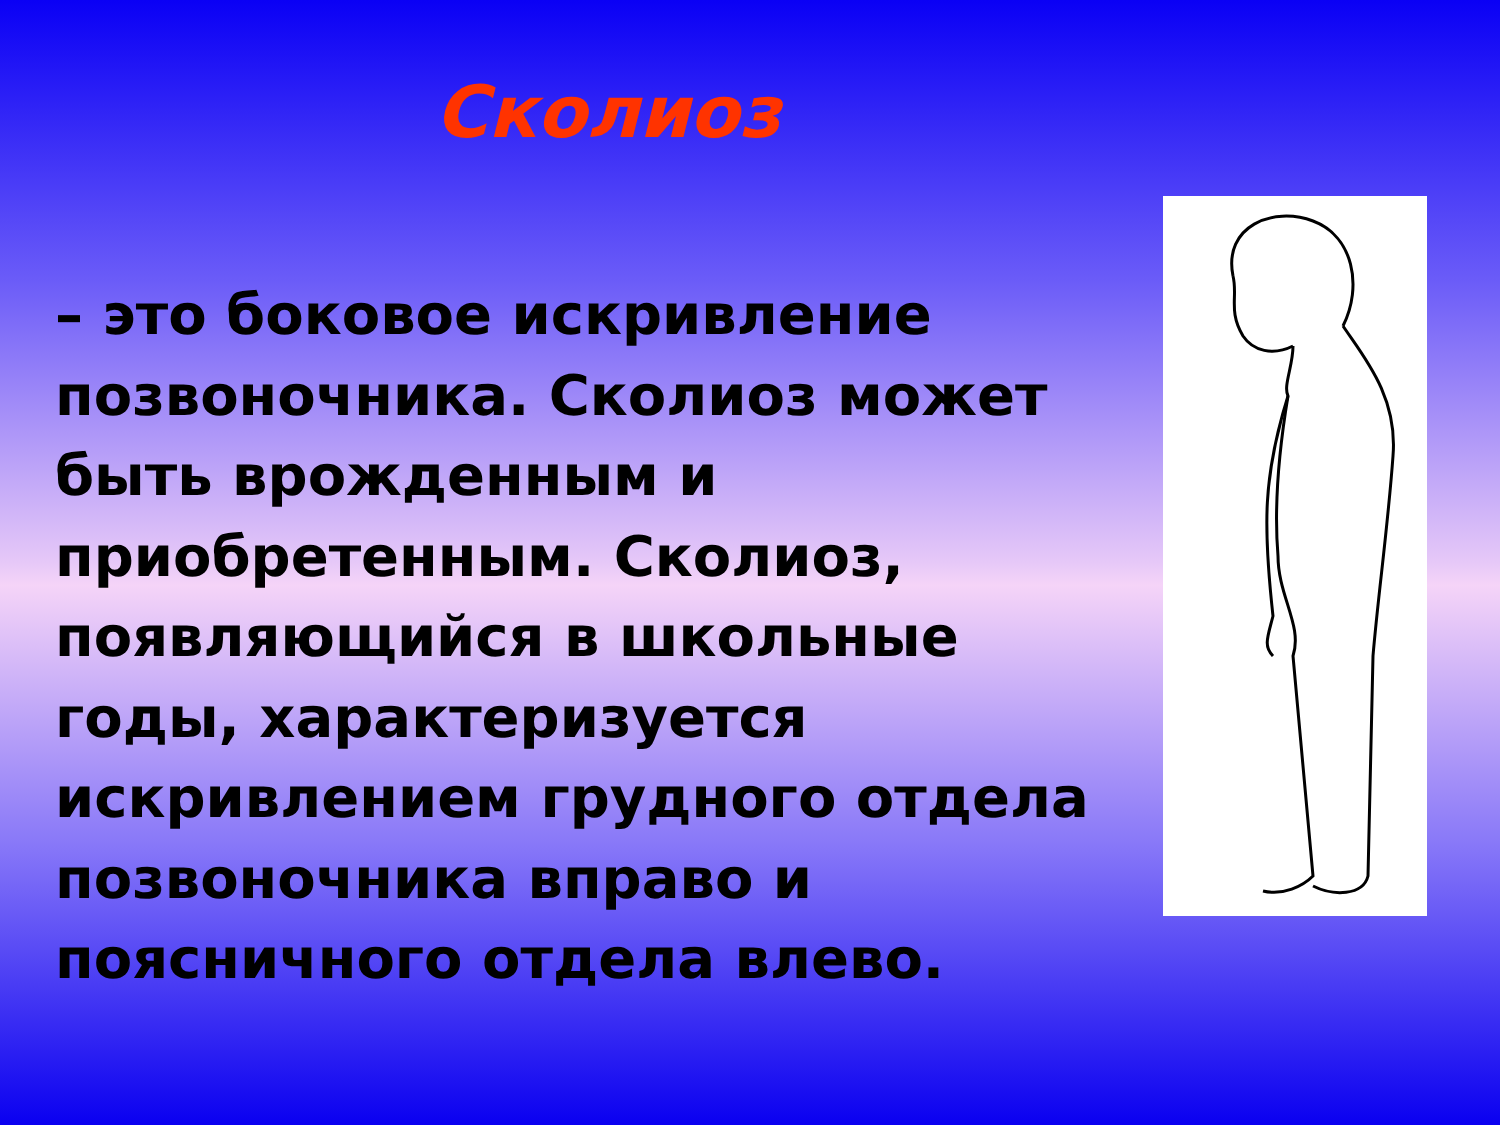Сколиоз
– это боковое искривление позвоночника. Сколиоз может быть врожденным и приобретенным. Сколиоз, появляющийся в школьные годы, характеризуется искривлением грудного отдела позвоночника вправо и поясничного отдела влево.